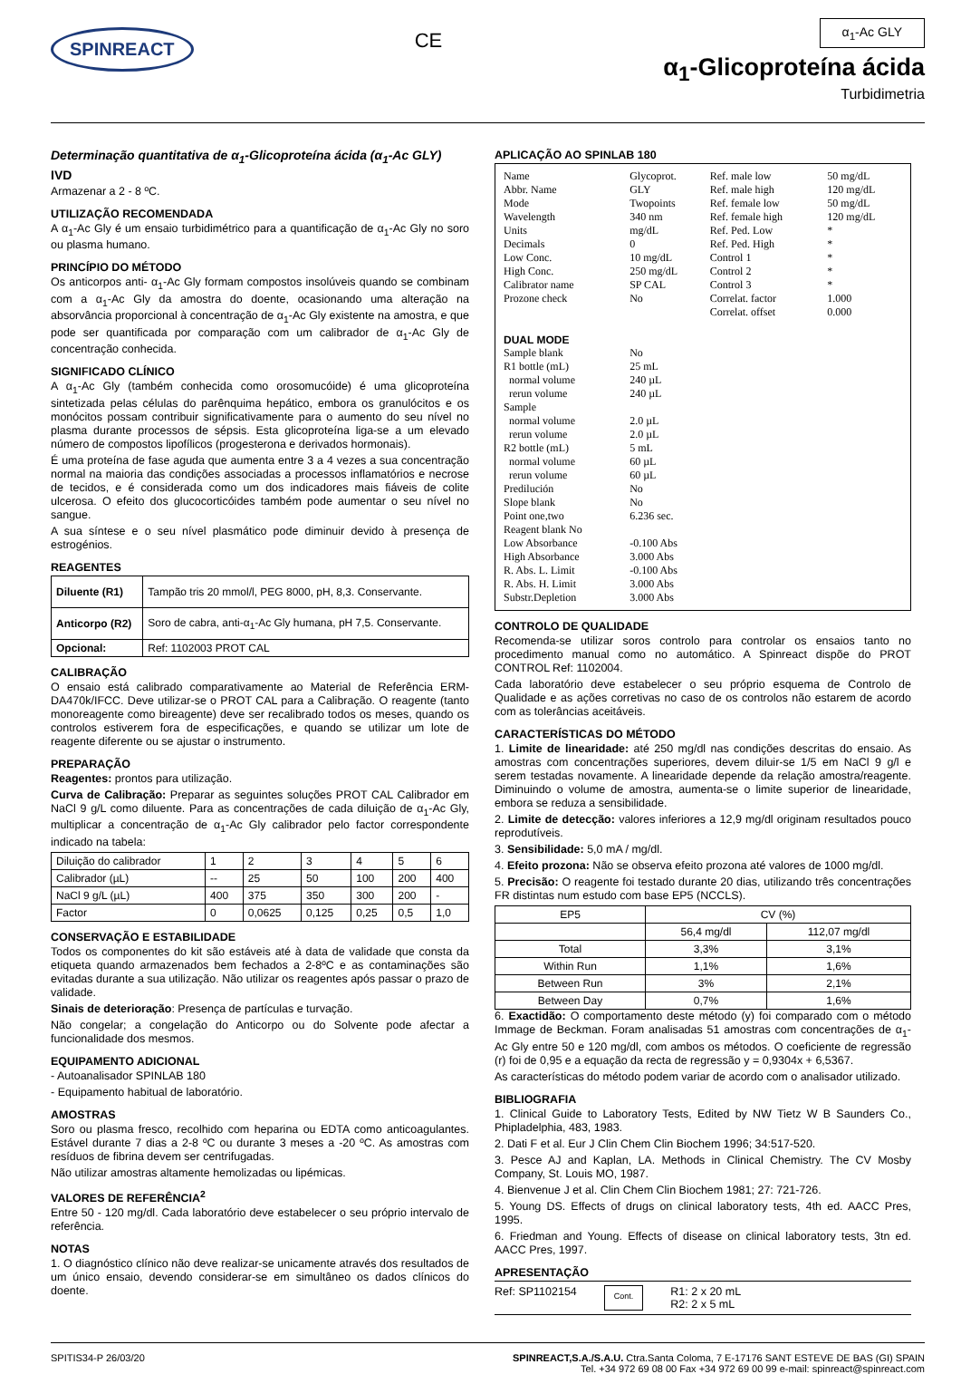SPINREACT
CE
α<sub>1</sub>-Ac GLY
α<sub>1</sub>-Glicoproteína ácida
Turbidimetria
Determinação quantitativa de α<sub>1</sub>-Glicoproteína ácida (α<sub>1</sub>-Ac GLY)
IVD
Armazenar a 2 - 8 ºC.
UTILIZAÇÃO RECOMENDADA
A α<sub>1</sub>-Ac Gly é um ensaio turbidimétrico para a quantificação de α<sub>1</sub>-Ac Gly no soro ou plasma humano.
PRINCÍPIO DO MÉTODO
Os anticorpos anti- α<sub>1</sub>-Ac Gly formam compostos insolúveis quando se combinam com a α<sub>1</sub>-Ac Gly da amostra do doente, ocasionando uma alteração na absorvância proporcional à concentração de α<sub>1</sub>-Ac Gly existente na amostra, e que pode ser quantificada por comparação com um calibrador de α<sub>1</sub>-Ac Gly de concentração conhecida.
SIGNIFICADO CLÍNICO
A α<sub>1</sub>-Ac Gly (também conhecida como orosomucóide) é uma glicoproteína sintetizada pelas células do parênquima hepático, embora os granulócitos e os monócitos possam contribuir significativamente para o aumento do seu nível no plasma durante processos de sépsis. Esta glicoproteína liga-se a um elevado número de compostos lipofílicos (progesterona e derivados hormonais).
É uma proteína de fase aguda que aumenta entre 3 a 4 vezes a sua concentração normal na maioria das condições associadas a processos inflamatórios e necrose de tecidos, e é considerada como um dos indicadores mais fiáveis de colite ulcerosa. O efeito dos glucocorticóides também pode aumentar o seu nível no sangue.
A sua síntese e o seu nível plasmático pode diminuir devido à presença de estrogénios.
REAGENTES
| Diluente (R1) | Tampão tris 20 mmol/l, PEG 8000, pH, 8,3. Conservante. |
| Anticorpo (R2) | Soro de cabra, anti-α<sub>1</sub>-Ac Gly humana, pH 7,5. Conservante. |
| Opcional: | Ref: 1102003 PROT CAL |
CALIBRAÇÃO
O ensaio está calibrado comparativamente ao Material de Referência ERM-DA470k/IFCC. Deve utilizar-se o PROT CAL para a Calibração. O reagente (tanto monoreagente como bireagente) deve ser recalibrado todos os meses, quando os controlos estiverem fora de especificações, e quando se utilizar um lote de reagente diferente ou se ajustar o instrumento.
PREPARAÇÃO
Reagentes: prontos para utilização.
Curva de Calibração: Preparar as seguintes soluções PROT CAL Calibrador em NaCl 9 g/L como diluente. Para as concentrações de cada diluição de α<sub>1</sub>-Ac Gly, multiplicar a concentração de α<sub>1</sub>-Ac Gly calibrador pelo factor correspondente indicado na tabela:
| Diluição do calibrador | 1 | 2 | 3 | 4 | 5 | 6 |
| Calibrador (µL) | -- | 25 | 50 | 100 | 200 | 400 |
| NaCl 9 g/L (µL) | 400 | 375 | 350 | 300 | 200 | - |
| Factor | 0 | 0,0625 | 0,125 | 0,25 | 0,5 | 1,0 |
CONSERVAÇÃO E ESTABILIDADE
Todos os componentes do kit são estáveis até à data de validade que consta da etiqueta quando armazenados bem fechados a 2-8ºC e as contaminações são evitadas durante a sua utilização. Não utilizar os reagentes após passar o prazo de validade.
Sinais de deterioração: Presença de partículas e turvação.
Não congelar; a congelação do Anticorpo ou do Solvente pode afectar a funcionalidade dos mesmos.
EQUIPAMENTO ADICIONAL
- Autoanalisador SPINLAB 180
- Equipamento habitual de laboratório.
AMOSTRAS
Soro ou plasma fresco, recolhido com heparina ou EDTA como anticoagulantes. Estável durante 7 dias a 2-8 ºC ou durante 3 meses a -20 ºC. As amostras com resíduos de fibrina devem ser centrifugadas.
Não utilizar amostras altamente hemolizadas ou lipémicas.
VALORES DE REFERÊNCIA<sup>2</sup>
Entre 50 - 120 mg/dl. Cada laboratório deve estabelecer o seu próprio intervalo de referência.
NOTAS
1. O diagnóstico clínico não deve realizar-se unicamente através dos resultados de um único ensaio, devendo considerar-se em simultâneo os dados clínicos do doente.
APLICAÇÃO AO SPINLAB 180
| Name | Glycoprot. | Ref. male low | 50 mg/dL |
| Abbr. Name | GLY | Ref. male high | 120 mg/dL |
| Mode | Twopoints | Ref. female low | 50 mg/dL |
| Wavelength | 340 nm | Ref. female high | 120 mg/dL |
| Units | mg/dL | Ref. Ped. Low | * |
| Decimals | 0 | Ref. Ped. High | * |
| Low Conc. | 10 mg/dL | Control 1 | * |
| High Conc. | 250 mg/dL | Control 2 | * |
| Calibrator name | SP CAL | Control 3 | * |
| Prozone check | No | Correlat. factor | 1.000 |
| | | Correlat. offset | 0.000 |
| DUAL MODE | | | |
| Sample blank | No | | |
| R1 bottle (mL) | 25 mL | | |
| normal volume | 240 µL | | |
| rerun volume | 240 µL | | |
| Sample | | | |
| normal volume | 2.0 µL | | |
| rerun volume | 2.0 µL | | |
| R2 bottle (mL) | 5 mL | | |
| normal volume | 60 µL | | |
| rerun volume | 60 µL | | |
| Predilución | No | | |
| Slope blank | No | | |
| Point one,two | 6.236 sec. | | |
| Reagent blank No | | | |
| Low Absorbance | -0.100 Abs | | |
| High Absorbance | 3.000 Abs | | |
| R. Abs. L. Limit | -0.100 Abs | | |
| R. Abs. H. Limit | 3.000 Abs | | |
| Substr.Depletion | 3.000 Abs | | |
CONTROLO DE QUALIDADE
Recomenda-se utilizar soros controlo para controlar os ensaios tanto no procedimento manual como no automático. A Spinreact dispõe do PROT CONTROL Ref: 1102004.
Cada laboratório deve estabelecer o seu próprio esquema de Controlo de Qualidade e as ações corretivas no caso de os controlos não estarem de acordo com as tolerâncias aceitáveis.
CARACTERÍSTICAS DO MÉTODO
1. Limite de linearidade: até 250 mg/dl nas condições descritas do ensaio. As amostras com concentrações superiores, devem diluir-se 1/5 em NaCl 9 g/l e serem testadas novamente. A linearidade depende da relação amostra/reagente. Diminuindo o volume de amostra, aumenta-se o limite superior de linearidade, embora se reduza a sensibilidade.
2. Limite de detecção: valores inferiores a 12,9 mg/dl originam resultados pouco reprodutíveis.
3. Sensibilidade: 5,0 mA / mg/dl.
4. Efeito prozona: Não se observa efeito prozona até valores de 1000 mg/dl.
5. Precisão: O reagente foi testado durante 20 dias, utilizando três concentrações FR distintas num estudo com base EP5 (NCCLS).
| EP5 | CV (%) | |
| | 56,4 mg/dl | 112,07 mg/dl |
| Total | 3,3% | 3,1% |
| Within Run | 1,1% | 1,6% |
| Between Run | 3% | 2,1% |
| Between Day | 0,7% | 1,6% |
6. Exactidão: O comportamento deste método (y) foi comparado com o método Immage de Beckman. Foram analisadas 51 amostras com concentrações de α<sub>1</sub>-Ac Gly entre 50 e 120 mg/dl, com ambos os métodos. O coeficiente de regressão (r) foi de 0,95 e a equação da recta de regressão y = 0,9304x + 6,5367.
As características do método podem variar de acordo com o analisador utilizado.
BIBLIOGRAFIA
1. Clinical Guide to Laboratory Tests, Edited by NW Tietz W B Saunders Co., Phipladelphia, 483, 1983.
2. Dati F et al. Eur J Clin Chem Clin Biochem 1996; 34:517-520.
3. Pesce AJ and Kaplan, LA. Methods in Clinical Chemistry. The CV Mosby Company, St. Louis MO, 1987.
4. Bienvenue J et al. Clin Chem Clin Biochem 1981; 27: 721-726.
5. Young DS. Effects of drugs on clinical laboratory tests, 4th ed. AACC Pres, 1995.
6. Friedman and Young. Effects of disease on clinical laboratory tests, 3tn ed. AACC Pres, 1997.
APRESENTAÇÃO
Ref: SP1102154 Cont. R1: 2 x 20 mL
R2: 2 x 5 mL
SPITIS34-P 26/03/20 SPINREACT,S.A./S.A.U. Ctra.Santa Coloma, 7 E-17176 SANT ESTEVE DE BAS (GI) SPAIN
Tel. +34 972 69 08 00 Fax +34 972 69 00 99 e-mail: spinreact@spinreact.com